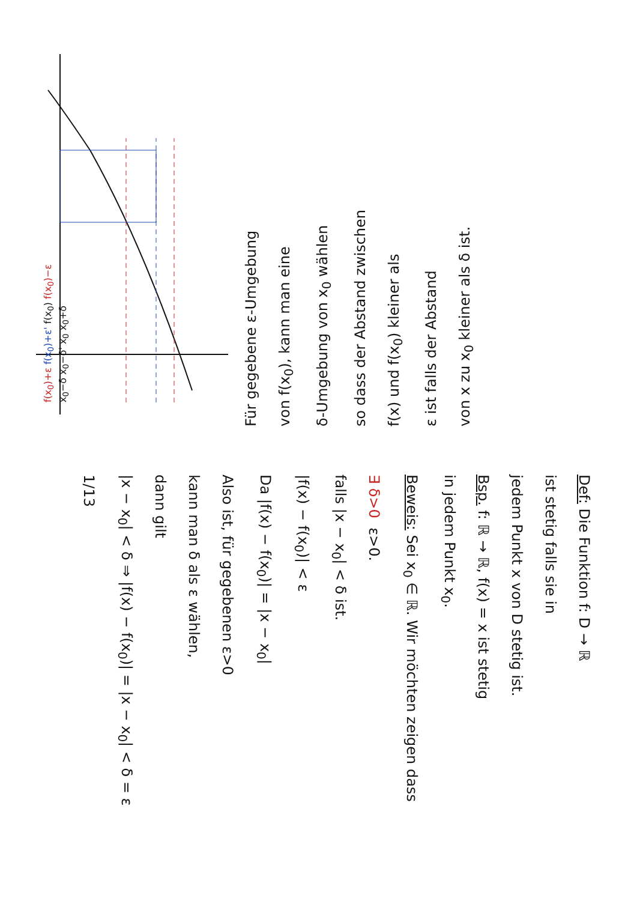Def: Die Funktion f: D → ℝ
ist stetig falls sie in
jedem Punkt x von D stetig ist.
Bsp. f: ℝ → ℝ, f(x) = x ist stetig
in jedem Punkt x<sub>0</sub>.
Beweis: Sei x<sub>0</sub> ∈ ℝ. Wir möchten zeigen dass
∃ δ>0 ε>0.
falls |x − x<sub>0</sub>| < δ ist.
|f(x) − f(x<sub>0</sub>)| < ε
Da |f(x) − f(x<sub>0</sub>)| = |x − x<sub>0</sub>|
Also ist, für gegebenen ε>0
kann man δ als ε wählen,
dann gilt
|x − x<sub>0</sub>| < δ ⇒ |f(x) − f(x<sub>0</sub>)| = |x − x<sub>0</sub>| < δ = ε
1/13
f(x<sub>0</sub>)+ε f(x<sub>0</sub>)+ε' f(x<sub>0</sub>) f(x<sub>0</sub>)−ε
x<sub>0</sub>−δ x<sub>0</sub>−δ' x<sub>0</sub> x<sub>0</sub>+δ
Für gegebene ε-Umgebung
von f(x<sub>0</sub>), kann man eine
δ-Umgebung von x<sub>0</sub> wählen
so dass der Abstand zwischen
f(x) und f(x<sub>0</sub>) kleiner als
ε ist falls der Abstand
von x zu x<sub>0</sub> kleiner als δ ist.